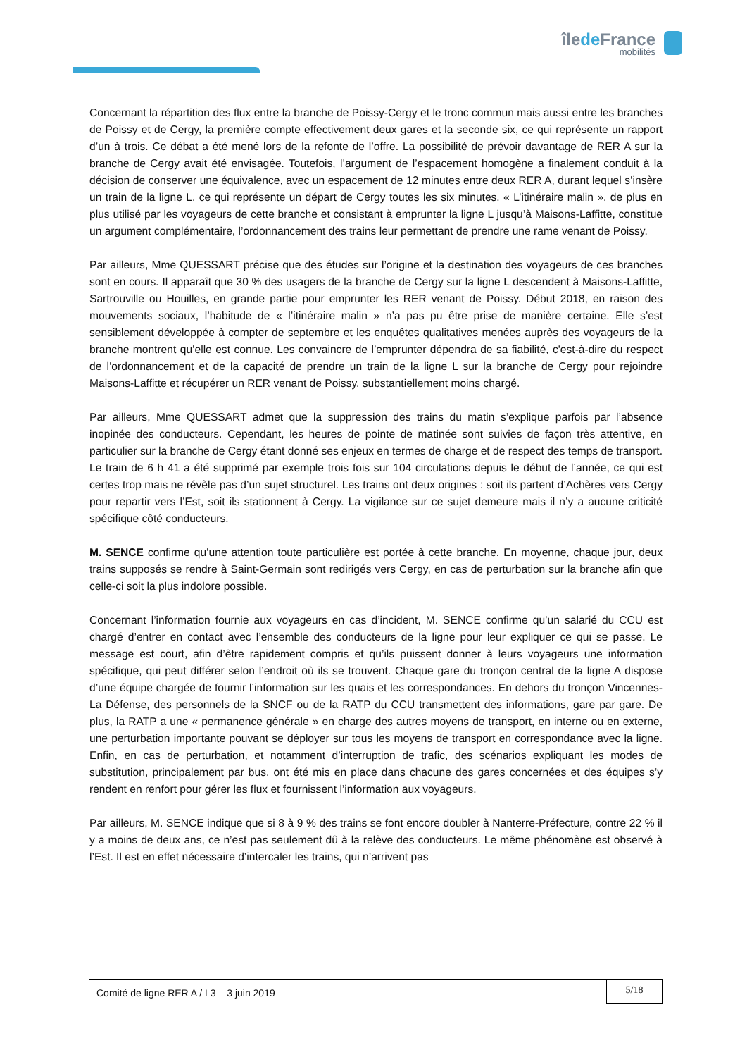îlede France
mobilités
Concernant la répartition des flux entre la branche de Poissy-Cergy et le tronc commun mais aussi entre les branches de Poissy et de Cergy, la première compte effectivement deux gares et la seconde six, ce qui représente un rapport d’un à trois. Ce débat a été mené lors de la refonte de l’offre. La possibilité de prévoir davantage de RER A sur la branche de Cergy avait été envisagée. Toutefois, l’argument de l’espacement homogène a finalement conduit à la décision de conserver une équivalence, avec un espacement de 12 minutes entre deux RER A, durant lequel s’insère un train de la ligne L, ce qui représente un départ de Cergy toutes les six minutes. « L’itinéraire malin », de plus en plus utilisé par les voyageurs de cette branche et consistant à emprunter la ligne L jusqu’à Maisons-Laffitte, constitue un argument complémentaire, l’ordonnancement des trains leur permettant de prendre une rame venant de Poissy.
Par ailleurs, Mme QUESSART précise que des études sur l’origine et la destination des voyageurs de ces branches sont en cours. Il apparaît que 30 % des usagers de la branche de Cergy sur la ligne L descendent à Maisons-Laffitte, Sartrouville ou Houilles, en grande partie pour emprunter les RER venant de Poissy. Début 2018, en raison des mouvements sociaux, l’habitude de « l’itinéraire malin » n’a pas pu être prise de manière certaine. Elle s’est sensiblement développée à compter de septembre et les enquêtes qualitatives menées auprès des voyageurs de la branche montrent qu’elle est connue. Les convaincre de l’emprunter dépendra de sa fiabilité, c'est-à-dire du respect de l’ordonnancement et de la capacité de prendre un train de la ligne L sur la branche de Cergy pour rejoindre Maisons-Laffitte et récupérer un RER venant de Poissy, substantiellement moins chargé.
Par ailleurs, Mme QUESSART admet que la suppression des trains du matin s’explique parfois par l’absence inopinée des conducteurs. Cependant, les heures de pointe de matinée sont suivies de façon très attentive, en particulier sur la branche de Cergy étant donné ses enjeux en termes de charge et de respect des temps de transport. Le train de 6 h 41 a été supprimé par exemple trois fois sur 104 circulations depuis le début de l’année, ce qui est certes trop mais ne révèle pas d’un sujet structurel. Les trains ont deux origines : soit ils partent d’Achères vers Cergy pour repartir vers l’Est, soit ils stationnent à Cergy. La vigilance sur ce sujet demeure mais il n’y a aucune criticité spécifique côté conducteurs.
M. SENCE confirme qu’une attention toute particulière est portée à cette branche. En moyenne, chaque jour, deux trains supposés se rendre à Saint-Germain sont redirigés vers Cergy, en cas de perturbation sur la branche afin que celle-ci soit la plus indolore possible.
Concernant l’information fournie aux voyageurs en cas d’incident, M. SENCE confirme qu’un salarié du CCU est chargé d’entrer en contact avec l’ensemble des conducteurs de la ligne pour leur expliquer ce qui se passe. Le message est court, afin d’être rapidement compris et qu’ils puissent donner à leurs voyageurs une information spécifique, qui peut différer selon l’endroit où ils se trouvent. Chaque gare du tronçon central de la ligne A dispose d’une équipe chargée de fournir l’information sur les quais et les correspondances. En dehors du tronçon Vincennes-La Défense, des personnels de la SNCF ou de la RATP du CCU transmettent des informations, gare par gare. De plus, la RATP a une « permanence générale » en charge des autres moyens de transport, en interne ou en externe, une perturbation importante pouvant se déployer sur tous les moyens de transport en correspondance avec la ligne. Enfin, en cas de perturbation, et notamment d’interruption de trafic, des scénarios expliquant les modes de substitution, principalement par bus, ont été mis en place dans chacune des gares concernées et des équipes s’y rendent en renfort pour gérer les flux et fournissent l’information aux voyageurs.
Par ailleurs, M. SENCE indique que si 8 à 9 % des trains se font encore doubler à Nanterre-Préfecture, contre 22 % il y a moins de deux ans, ce n’est pas seulement dû à la relève des conducteurs. Le même phénomène est observé à l’Est. Il est en effet nécessaire d’intercaler les trains, qui n’arrivent pas
Comité de ligne RER A / L3 – 3 juin 2019
5/18